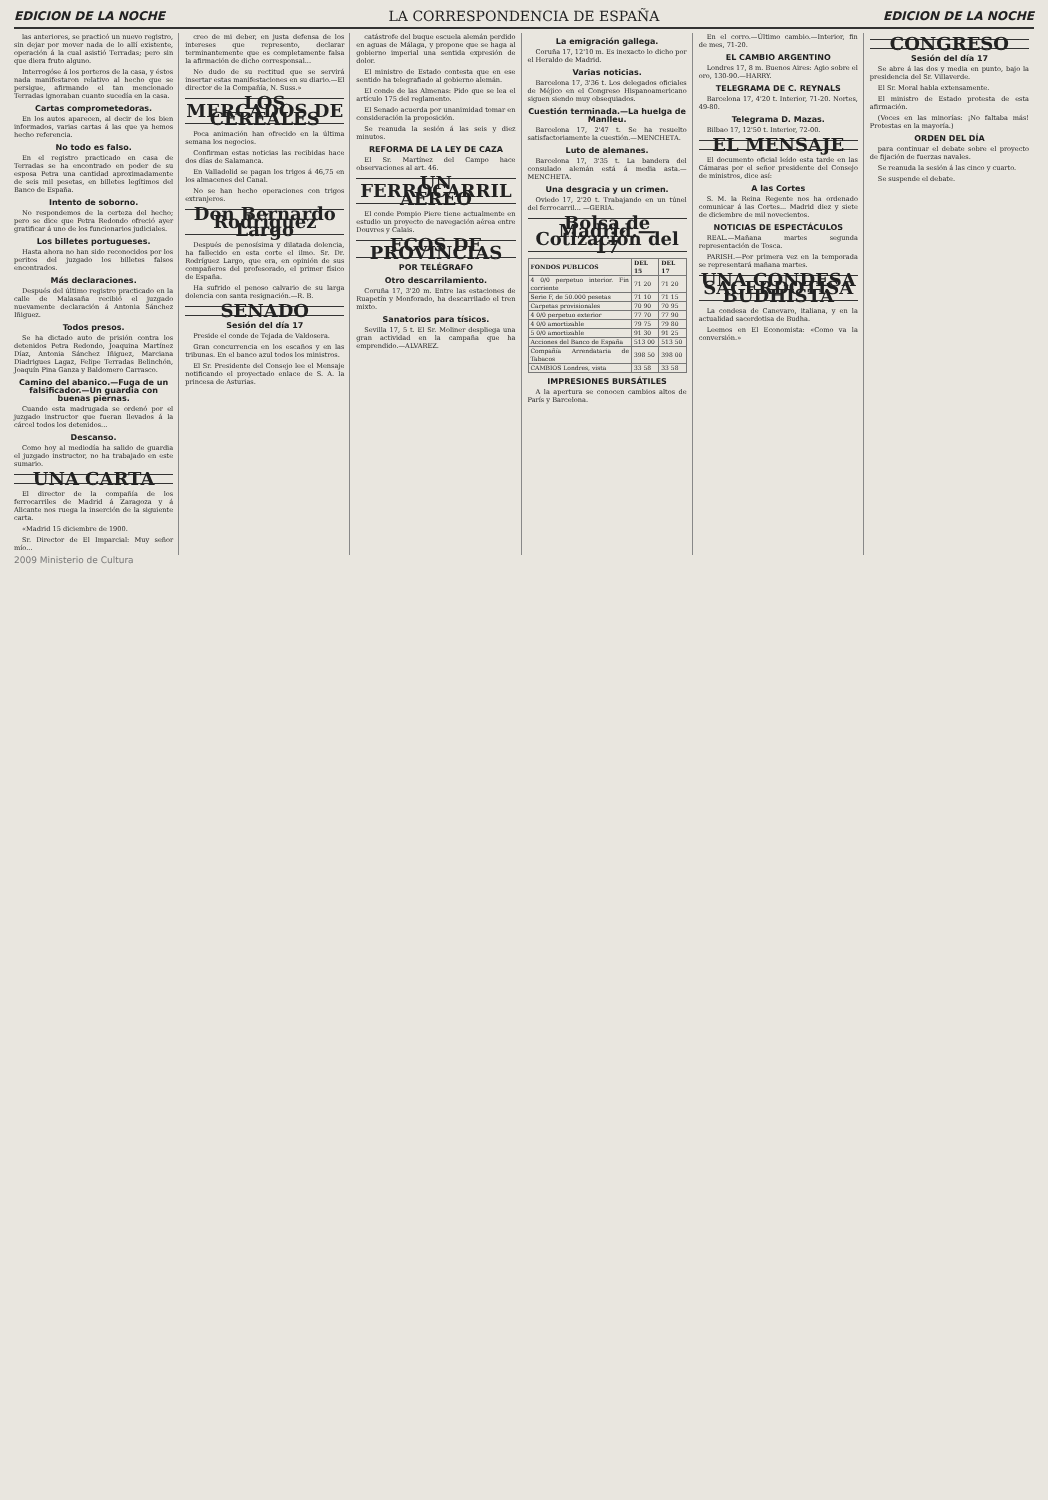EDICION DE LA NOCHE LA CORRESPONDENCIA DE ESPAÑA EDICION DE LA NOCHE
las anteriores, se practicó un nuevo registro, sin dejar por mover nada de lo allí existente, operación á la cual asistió Terradas; pero sin que diera fruto alguno.
Interrogóse á los porteros de la casa, y éstos nada manifestaron relativo al hecho que se persigue, afirmando el tan mencionado Terradas ignoraban cuanto sucedía en la casa.
Cartas comprometedoras.
En los autos aparecen, al decir de los bien informados, varias cartas á las que ya hemos hecho referencia.
No todo es falso.
En el registro practicado en casa de Terradas se ha encontrado en poder de su esposa Petra una cantidad aproximadamente de seis mil pesetas, en billetes legítimos del Banco de España.
Intento de soborno.
No respondemos de la certeza del hecho; pero se dice que Petra Redondo ofreció ayer gratificar á uno de los funcionarios judiciales.
Los billetes portugueses.
Hasta ahora no han sido reconocidos por los peritos del juzgado los billetes falsos encontrados.
Más declaraciones.
Después del último registro practicado en la calle de Malasaña recibió el juzgado nuevamente declaración á Antonia Sánchez Iñiguez.
Todos presos.
Se ha dictado auto de prisión contra los detenidos Petra Redondo, Joaquina Martínez Díaz, Antonia Sánchez Iñiguez, Marciana Diadrigues Lagaz, Felipe Terradas Belinchón, Joaquín Pina Ganza y Baldomero Carrasco.
Camino del abanico.—Fuga de un falsificador.—Un guardia con buenas piernas.
Cuando esta madrugada se ordenó por el juzgado instructor que fueran llevados á la cárcel todos los detenidos...
Descanso.
Como hoy al mediodía ha salido de guardia el juzgado instructor, no ha trabajado en este sumario.
UNA CARTA
El director de la compañía de los ferrocarriles de Madrid á Zaragoza y á Alicante nos ruega la inserción de la siguiente carta.
«Madrid 15 diciembre de 1900.
Sr. Director de El Imparcial: Muy señor mío...
creo de mi deber, en justa defensa de los intereses que represento, declarar terminantemente que es completamente falsa la afirmación de dicho corresponsal...
No dudo de su rectitud que se servirá insertar estas manifestaciones en su diario.—El director de la Compañía, N. Suss.»
LOS MERCADOS DE CEREALES
Poca animación han ofrecido en la última semana los negocios.
Confirman estas noticias las recibidas hace dos días de Salamanca.
En Valladolid se pagan los trigos á 46,75 en los almacenes del Canal.
No se han hecho operaciones con trigos extranjeros.
Don Bernardo Rodríguez Largo
Después de penosísima y dilatada dolencia, ha fallecido en esta corte el ilmo. Sr. Dr. Rodríguez Largo, que era, en opinión de sus compañeros del profesorado, el primer físico de España.
Ha sufrido el penoso calvario de su larga dolencia con santa resignación.—R. B.
SENADO
Sesión del día 17
Preside el conde de Tejada de Valdosera.
Gran concurrencia en los escaños y en las tribunas. En el banco azul todos los ministros.
El Sr. Presidente del Consejo lee el Mensaje notificando el proyectado enlace de S. A. la princesa de Asturias.
catástrofe del buque escuela alemán perdido en aguas de Málaga, y propone que se haga al gobierno imperial una sentida expresión de dolor.
El ministro de Estado contesta que en ese sentido ha telegrafiado al gobierno alemán.
El conde de las Almenas: Pido que se lea el artículo 175 del reglamento.
El Senado acuerda por unanimidad tomar en consideración la proposición.
Se reanuda la sesión á las seis y diez minutos.
REFORMA DE LA LEY DE CAZA
El Sr. Martínez del Campo hace observaciones al art. 46.
UN FERROCARRIL AEREO
El conde Pompio Piere tiene actualmente en estudio un proyecto de navegación aérea entre Douvres y Calais.
ECOS DE PROVINCIAS
POR TELÉGRAFO
Otro descarrilamiento.
Coruña 17, 3'20 m. Entre las estaciones de Ruapetín y Monforado, ha descarrilado el tren mixto.
Sanatorios para tísicos.
Sevilla 17, 5 t. El Sr. Moliner despliega una gran actividad en la campaña que ha emprendido.—ALVAREZ.
La emigración gallega.
Coruña 17, 12'10 m. Es inexacto lo dicho por el Heraldo de Madrid.
Varias noticias.
Barcelona 17, 3'36 t. Los delegados oficiales de Méjico en el Congreso Hispanoamericano siguen siendo muy obsequiados.
Cuestión terminada.—La huelga de Manlleu.
Barcelona 17, 2'47 t. Se ha resuelto satisfactoriamente la cuestión.—MENCHETA.
Luto de alemanes.
Barcelona 17, 3'35 t. La bandera del consulado alemán está á media asta.—MENCHETA.
Una desgracia y un crimen.
Oviedo 17, 2'20 t. Trabajando en un túnel del ferrocarril... —GERIA.
Bolsa de Madrid.—Cotización del 17
| FONDOS PUBLICOS | DEL 15 | DEL 17 |
| --- | --- | --- |
| 4 0/0 perpetuo interior. Fin corriente | 71 20 | 71 20 |
| Serie F, de 50.000 pesetas | 71 10 | 71 15 |
| Carpetas provisionales | 70 90 | 70 95 |
| 4 0/0 perpetuo exterior | 77 70 | 77 90 |
| 4 0/0 amortizable | 79 75 | 79 80 |
| 5 0/0 amortizable | 91 30 | 91 25 |
| Acciones del Banco de España | 513 00 | 513 50 |
| Compañía Arrendataria de Tabacos | 398 50 | 398 00 |
| CAMBIOS Londres, vista | 33 58 | 33 58 |
IMPRESIONES BURSÁTILES
A la apertura se conocen cambios altos de París y Barcelona.
En el corro.—Último cambio.—Interior, fin de mes, 71-20.
EL CAMBIO ARGENTINO
Londres 17, 8 m. Buenos Aires: Agio sobre el oro, 130-90.—HARRY.
TELEGRAMA DE C. REYNALS
Barcelona 17, 4'20 t. Interior, 71-20. Nortes, 49-80.
Telegrama D. Mazas.
Bilbao 17, 12'50 t. Interior, 72-00.
EL MENSAJE
El documento oficial leído esta tarde en las Cámaras por el señor presidente del Consejo de ministros, dice así:
A las Cortes
S. M. la Reina Regente nos ha ordenado comunicar á las Cortes... Madrid diez y siete de diciembre de mil novecientos.
NOTICIAS DE ESPECTÁCULOS
REAL.—Mañana martes segunda representación de Tosca.
PARISH.—Por primera vez en la temporada se representará mañana martes.
UNA CONDESA SACERDOTISA BUDHISTA
La condesa de Canevaro, italiana, y en la actualidad sacerdotisa de Budha.
Leemos en El Economista: «Como va la conversión.»
CONGRESO
Sesión del día 17
Se abre á las dos y media en punto, bajo la presidencia del Sr. Villaverde.
El Sr. Moral habla extensamente.
El ministro de Estado protesta de esta afirmación.
(Voces en las minorías: ¡No faltaba más! Protestas en la mayoría.)
ORDEN DEL DÍA
para continuar el debate sobre el proyecto de fijación de fuerzas navales.
Se reanuda la sesión á las cinco y cuarto.
Se suspende el debate.
2009 Ministerio de Cultura